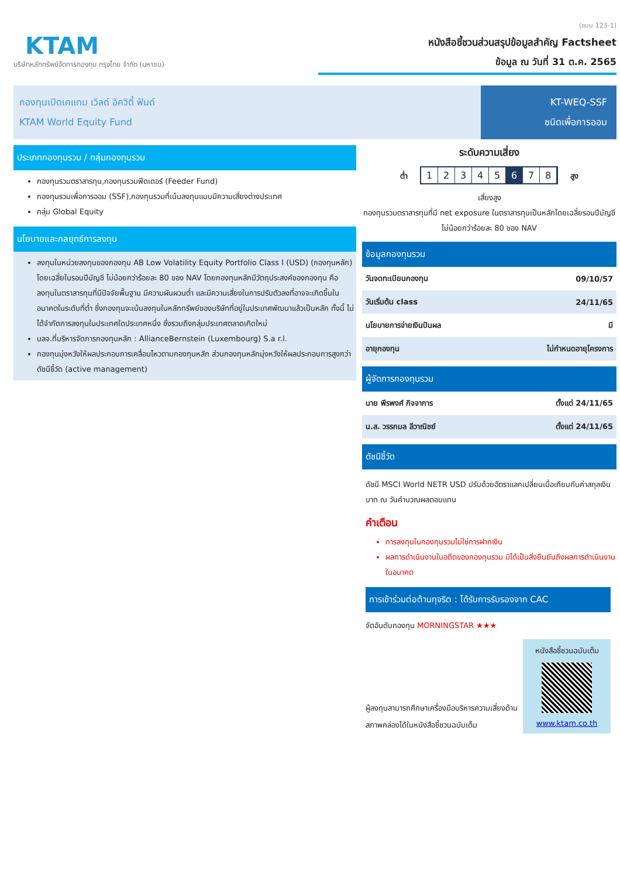KTAM
บริษัทหลักทรัพย์จัดการกองทุน กรุงไทย จำกัด (มหาชน)
(แบบ 123-1)
หนังสือชี้ชวนส่วนสรุปข้อมูลสำคัญ Factsheet
ข้อมูล ณ วันที่ 31 ต.ค. 2565
กองทุนเปิดเคแทม เวิลด์ อิควิตี้ ฟันด์
KTAM World Equity Fund
KT-WEQ-SSF
ชนิดเพื่อการออม
ประเภทกองทุนรวม / กลุ่มกองทุนรวม
กองทุนรวมตราสารทุน,กองทุนรวมฟีดเดอร์ (Feeder Fund)
กองทุนรวมเพื่อการออม (SSF),กองทุนรวมที่เน้นลงทุนแบบมีความเสี่ยงต่างประเทศ
กลุ่ม Global Equity
นโยบายและกลยุทธ์การลงทุน
ลงทุนในหน่วยลงทุนของกองทุน AB Low Volatility Equity Portfolio Class I (USD) (กองทุนหลัก) โดยเฉลี่ยในรอบปีบัญชี ไม่น้อยกว่าร้อยละ 80 ของ NAV โดยกองทุนหลักมีวัตถุประสงค์ของกองทุน คือ ลงทุนในตราสารทุนที่มีปัจจัยพื้นฐาน มีความผันผวนต่ำ และมีความเสี่ยงในการปรับตัวลงที่อาจจะเกิดขึ้นในอนาคตในระดับที่ต่ำ ซึ่งกองทุนจะเน้นลงทุนในหลักทรัพย์ของบริษัทที่อยู่ในประเทศพัฒนาแล้วเป็นหลัก ทั้งนี้ ไม่ได้จำกัดการลงทุนในประเทศใดประเทศหนึ่ง ซึ่งรวมถึงกลุ่มประเทศตลาดเกิดใหม่
บลจ.ที่บริหารจัดการกองทุนหลัก : AllianceBernstein (Luxembourg) S.a r.l.
กองทุนมุ่งหวังให้ผลประกอบการเคลื่อนไหวตามกองทุนหลัก ส่วนกองทุนหลักมุ่งหวังให้ผลประกอบการสูงกว่าดัชนีชี้วัด (active management)
ระดับความเสี่ยง
ต่ำ 1 2 3 4 5 6 7 8 สูง
เสี่ยงสูง
กองทุนรวมตราสารทุนที่มี net exposure ในตราสารทุนเป็นหลักโดยเฉลี่ยรอบปีบัญชีไม่น้อยกว่าร้อยละ 80 ของ NAV
ข้อมูลกองทุนรวม
| วันจดทะเบียนกองทุน | 09/10/57 |
| วันเริ่มต้น class | 24/11/65 |
| นโยบายการจ่ายเงินปันผล | มี |
| อายุกองทุน | ไม่กำหนดอายุโครงการ |
ผู้จัดการกองทุนรวม
| นาย พีรพงศ์ กิจจาการ | ตั้งแต่ 24/11/65 |
| น.ส. วรรกมล ลีวาณิชย์ | ตั้งแต่ 24/11/65 |
ดัชนีชี้วัด
ดัชนี MSCI World NETR USD ปรับด้วยอัตราแลกเปลี่ยนเมื่อเทียบกับค่าสกุลเงินบาท ณ วันคำนวณผลตอบแทน
คำเตือน
การลงทุนในกองทุนรวมไม่ใช่การฝากเงิน
ผลการดำเนินงานในอดีตของกองทุนรวม มิได้เป็นสิ่งยืนยันถึงผลการดำเนินงานในอนาคต
การเข้าร่วมต่อต้านทุจริต : ได้รับการรับรองจาก CAC
จัดอันดับกองทุน MORNINGSTAR ★★★
ผู้ลงทุนสามารถศึกษาเครื่องมือบริหารความเสี่ยงด้านสภาพคล่องได้ในหนังสือชี้ชวนฉบับเต็ม
หนังสือชี้ชวนฉบับเต็ม
www.ktam.co.th